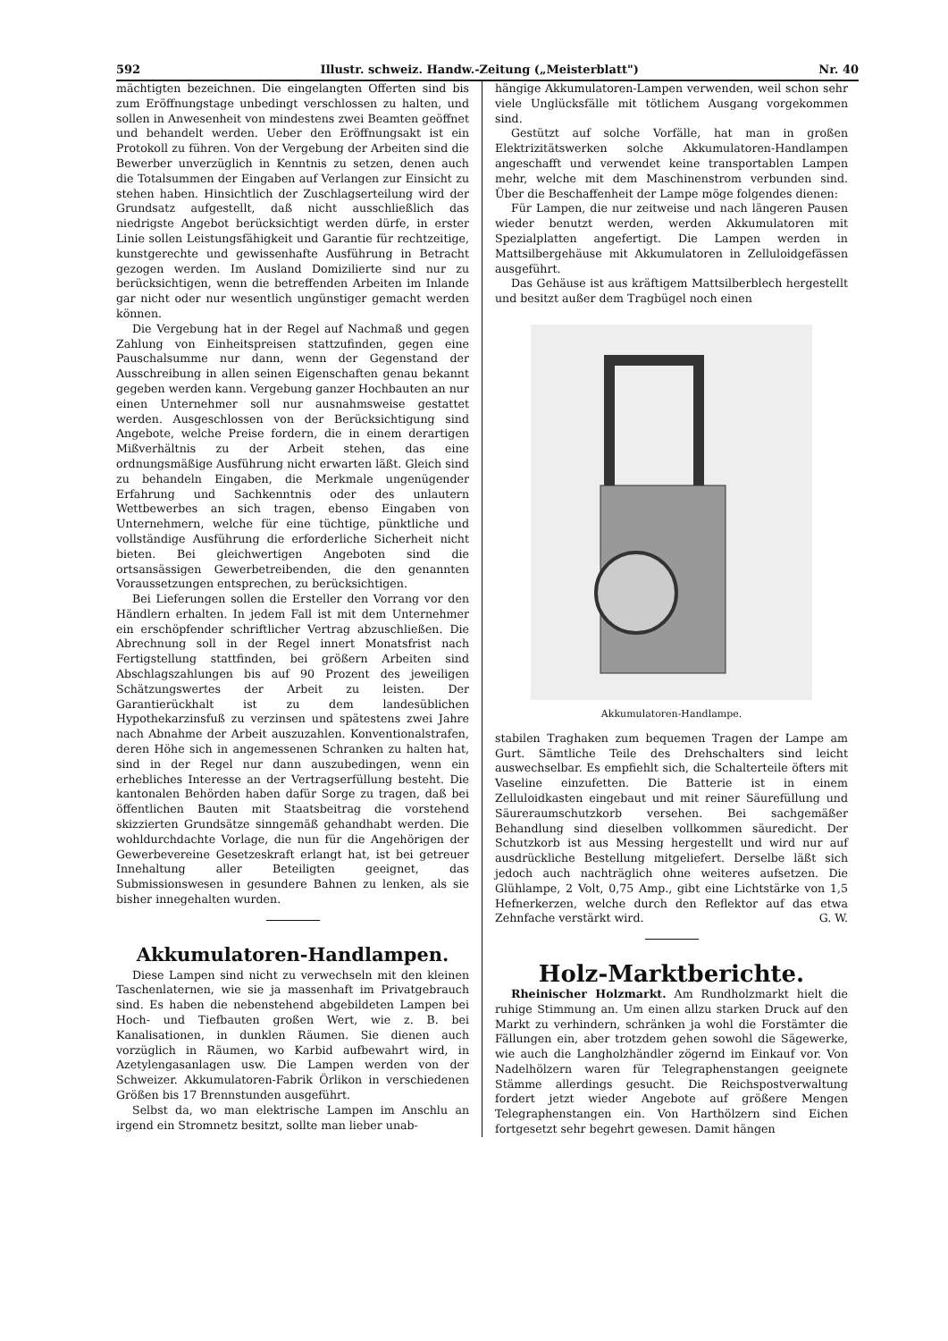592 Illustr. schweiz. Handw.-Zeitung („Meisterblatt") Nr. 40
mächtigten bezeichnen. Die eingelangten Offerten sind bis zum Eröffnungstage unbedingt verschlossen zu halten, und sollen in Anwesenheit von mindestens zwei Beamten geöffnet und behandelt werden. Ueber den Eröffnungsakt ist ein Protokoll zu führen. Von der Vergebung der Arbeiten sind die Bewerber unverzüglich in Kenntnis zu setzen, denen auch die Totalsummen der Eingaben auf Verlangen zur Einsicht zu stehen haben. Hinsichtlich der Zuschlagserteilung wird der Grundsatz aufgestellt, daß nicht ausschließlich das niedrigste Angebot berücksichtigt werden dürfe, in erster Linie sollen Leistungsfähigkeit und Garantie für rechtzeitige, kunstgerechte und gewissenhafte Ausführung in Betracht gezogen werden. Im Ausland Domizilierte sind nur zu berücksichtigen, wenn die betreffenden Arbeiten im Inlande gar nicht oder nur wesentlich ungünstiger gemacht werden können.
Die Vergebung hat in der Regel auf Nachmaß und gegen Zahlung von Einheitspreisen stattzufinden, gegen eine Pauschalsumme nur dann, wenn der Gegenstand der Ausschreibung in allen seinen Eigenschaften genau bekannt gegeben werden kann. Vergebung ganzer Hochbauten an nur einen Unternehmer soll nur ausnahmsweise gestattet werden. Ausgeschlossen von der Berücksichtigung sind Angebote, welche Preise fordern, die in einem derartigen Mißverhältnis zu der Arbeit stehen, das eine ordnungsmäßige Ausführung nicht erwarten läßt. Gleich sind zu behandeln Eingaben, die Merkmale ungenügender Erfahrung und Sachkenntnis oder des unlautern Wettbewerbes an sich tragen, ebenso Eingaben von Unternehmern, welche für eine tüchtige, pünktliche und vollständige Ausführung die erforderliche Sicherheit nicht bieten. Bei gleichwertigen Angeboten sind die ortsansässigen Gewerbetreibenden, die den genannten Voraussetzungen entsprechen, zu berücksichtigen.
Bei Lieferungen sollen die Ersteller den Vorrang vor den Händlern erhalten. In jedem Fall ist mit dem Unternehmer ein erschöpfender schriftlicher Vertrag abzuschließen. Die Abrechnung soll in der Regel innert Monatsfrist nach Fertigstellung stattfinden, bei größern Arbeiten sind Abschlagszahlungen bis auf 90 Prozent des jeweiligen Schätzungswertes der Arbeit zu leisten. Der Garantierückhalt ist zu dem landesüblichen Hypothekarzinsfuß zu verzinsen und spätestens zwei Jahre nach Abnahme der Arbeit auszuzahlen. Konventionalstrafen, deren Höhe sich in angemessenen Schranken zu halten hat, sind in der Regel nur dann auszubedingen, wenn ein erhebliches Interesse an der Vertragserfüllung besteht. Die kantonalen Behörden haben dafür Sorge zu tragen, daß bei öffentlichen Bauten mit Staatsbeitrag die vorstehend skizzierten Grundsätze sinngemäß gehandhabt werden. Die wohldurchdachte Vorlage, die nun für die Angehörigen der Gewerbevereine Gesetzeskraft erlangt hat, ist bei getreuer Innehaltung aller Beteiligten geeignet, das Submissionswesen in gesundere Bahnen zu lenken, als sie bisher innegehalten wurden.
Akkumulatoren-Handlampen.
Diese Lampen sind nicht zu verwechseln mit den kleinen Taschenlaternen, wie sie ja massenhaft im Privatgebrauch sind. Es haben die nebenstehend abgebildeten Lampen bei Hoch- und Tiefbauten großen Wert, wie z. B. bei Kanalisationen, in dunklen Räumen. Sie dienen auch vorzüglich in Räumen, wo Karbid aufbewahrt wird, in Azetylengasanlagen usw. Die Lampen werden von der Schweizer. Akkumulatoren-Fabrik Örlikon in verschiedenen Größen bis 17 Brennstunden ausgeführt.
Selbst da, wo man elektrische Lampen im Anschlu an irgend ein Stromnetz besitzt, sollte man lieber unab-
hängige Akkumulatoren-Lampen verwenden, weil schon sehr viele Unglücksfälle mit tötlichem Ausgang vorgekommen sind.
Gestützt auf solche Vorfälle, hat man in großen Elektrizitätswerken solche Akkumulatoren-Handlampen angeschafft und verwendet keine transportablen Lampen mehr, welche mit dem Maschinenstrom verbunden sind. Über die Beschaffenheit der Lampe möge folgendes dienen:
Für Lampen, die nur zeitweise und nach längeren Pausen wieder benutzt werden, werden Akkumulatoren mit Spezialplatten angefertigt. Die Lampen werden in Mattsilbergehäuse mit Akkumulatoren in Zelluloidgefässen ausgeführt.
Das Gehäuse ist aus kräftigem Mattsilberblech hergestellt und besitzt außer dem Tragbügel noch einen
Akkumulatoren-Handlampe.
stabilen Traghaken zum bequemen Tragen der Lampe am Gurt. Sämtliche Teile des Drehschalters sind leicht auswechselbar. Es empfiehlt sich, die Schalterteile öfters mit Vaseline einzufetten. Die Batterie ist in einem Zelluloidkasten eingebaut und mit reiner Säurefüllung und Säureraumschutzkorb versehen. Bei sachgemäßer Behandlung sind dieselben vollkommen säuredicht. Der Schutzkorb ist aus Messing hergestellt und wird nur auf ausdrückliche Bestellung mitgeliefert. Derselbe läßt sich jedoch auch nachträglich ohne weiteres aufsetzen. Die Glühlampe, 2 Volt, 0,75 Amp., gibt eine Lichtstärke von 1,5 Hefnerkerzen, welche durch den Reflektor auf das etwa Zehnfache verstärkt wird. G. W.
Holz-Marktberichte.
Rheinischer Holzmarkt. Am Rundholzmarkt hielt die ruhige Stimmung an. Um einen allzu starken Druck auf den Markt zu verhindern, schränken ja wohl die Forstämter die Fällungen ein, aber trotzdem gehen sowohl die Sägewerke, wie auch die Langholzhändler zögernd im Einkauf vor. Von Nadelhölzern waren für Telegraphenstangen geeignete Stämme allerdings gesucht. Die Reichspostverwaltung fordert jetzt wieder Angebote auf größere Mengen Telegraphenstangen ein. Von Harthölzern sind Eichen fortgesetzt sehr begehrt gewesen. Damit hängen